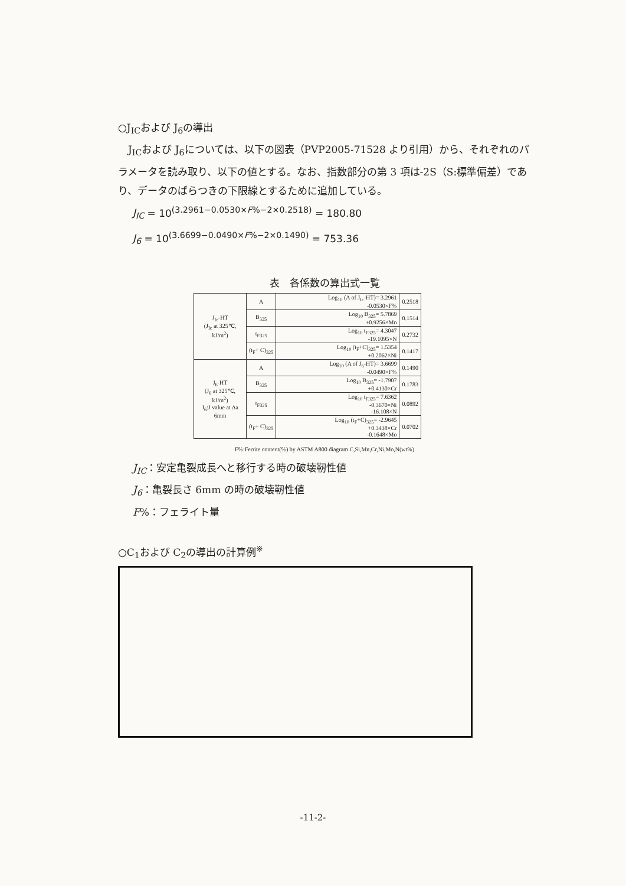○J<sub>IC</sub>および J<sub>6</sub>の導出
　J<sub>IC</sub>および J<sub>6</sub>については、以下の図表（PVP2005-71528 より引用）から、それぞれのパラメータを読み取り、以下の値とする。なお、指数部分の第 3 項は-2S（S:標準偏差）であり、データのばらつきの下限線とするために追加している。
J<sub>IC</sub> = 10<sup>(3.2961−0.0530×F%−2×0.2518)</sup> = 180.80
J<sub>6</sub> = 10<sup>(3.6699−0.0490×F%−2×0.1490)</sup> = 753.36
表　各係数の算出式一覧
| J<sub>Ic</sub>-HT (J<sub>Ic</sub> at 325℃, kJ/m<sup>2</sup>) | A | Log<sub>10</sub> (A of J<sub>Ic</sub>-HT)= 3.2961 -0.0530×F% | 0.2518 |
| | B<sub>325</sub> | Log<sub>10</sub> B<sub>325</sub>= 5.7869 +0.9256×Mn | 0.1514 |
| | t<sub>F325</sub> | Log<sub>10</sub> t<sub>F325</sub>= 4.3047 -19.1095×N | 0.2732 |
| | (t<sub>F</sub>+ C)<sub>325</sub> | Log<sub>10</sub> (t<sub>F</sub>+C)<sub>325</sub>= 1.5354 +0.2062×Ni | 0.1417 |
| J<sub>6</sub>-HT (J<sub>6</sub> at 325℃, kJ/m<sup>2</sup>) J<sub>6</sub>:J value at Δa 6mm | A | Log<sub>10</sub> (A of J<sub>6</sub>-HT)= 3.6699 -0.0490×F% | 0.1490 |
| | B<sub>325</sub> | Log<sub>10</sub> B<sub>325</sub>= -1.7907 +0.4130×Cr | 0.1783 |
| | t<sub>F325</sub> | Log<sub>10</sub> t<sub>F325</sub>= 7.6362 -0.3670×Ni -16.108×N | 0.0892 |
| | (t<sub>F</sub>+ C)<sub>325</sub> | Log<sub>10</sub> (t<sub>F</sub>+C)<sub>325</sub>= -2.9645 +0.3438×Cr -0.1648×Mo | 0.0702 |
F%:Ferrite content(%) by ASTM A800 diagram C,Si,Mn,Cr,Ni,Mo,N(wt%)
J<sub>IC</sub>：安定亀裂成長へと移行する時の破壊靭性値
J<sub>6</sub>：亀裂長さ 6mm の時の破壊靭性値
F%：フェライト量
○C<sub>1</sub>および C<sub>2</sub>の導出の計算例<sup>※</sup>
-11-2-